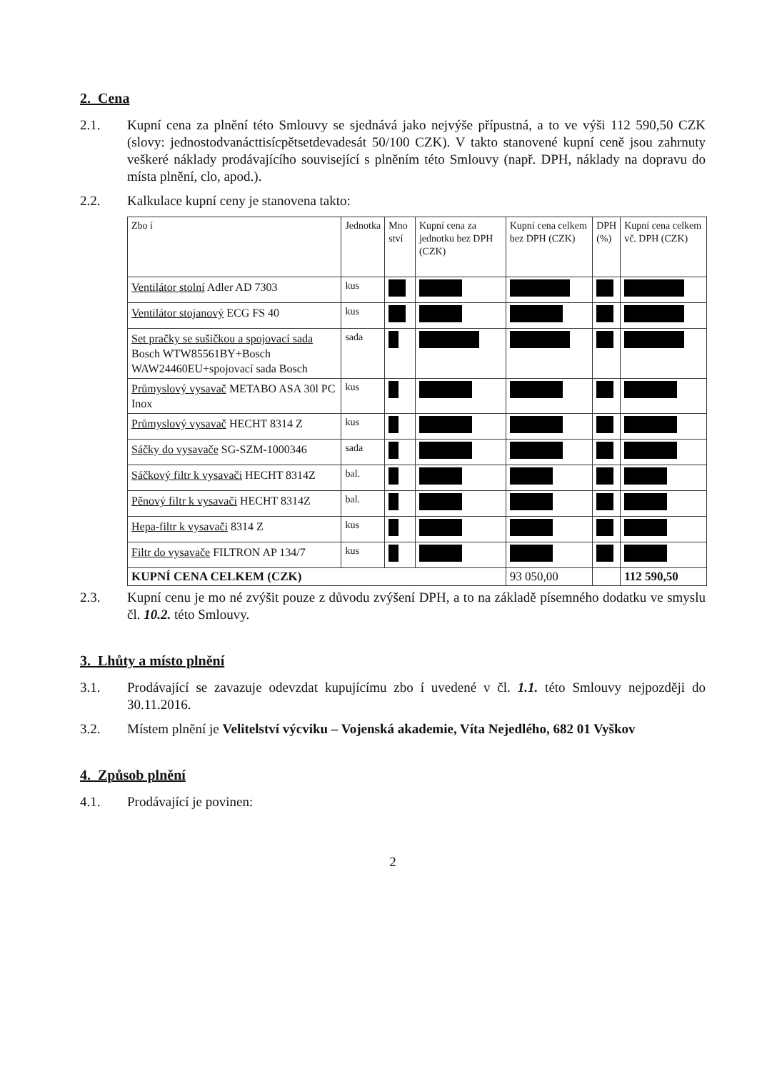2. Cena
2.1. Kupní cena za plnění této Smlouvy se sjednává jako nejvýše přípustná, a to ve výši 112 590,50 CZK (slovy: jednostodvanácttisícpětsetdevadesát 50/100 CZK). V takto stanovené kupní ceně jsou zahrnuty veškeré náklady prodávajícího související s plněním této Smlouvy (např. DPH, náklady na dopravu do místa plnění, clo, apod.).
2.2. Kalkulace kupní ceny je stanovena takto:
| Zbo í | Jednotka | Mno ství | Kupní cena za jednotku bez DPH (CZK) | Kupní cena celkem bez DPH (CZK) | DPH (%) | Kupní cena celkem vč. DPH (CZK) |
| Ventilátor stolní Adler AD 7303 | kus | | | | | |
| Ventilátor stojanový ECG FS 40 | kus | | | | | |
| Set pračky se sušičkou a spojovací sada Bosch WTW85561BY+Bosch WAW24460EU+spojovací sada Bosch | sada | | | | | |
| Průmyslový vysavač METABO ASA 30l PC Inox | kus | | | | | |
| Průmyslový vysavač HECHT 8314 Z | kus | | | | | |
| Sáčky do vysavače SG-SZM-1000346 | sada | | | | | |
| Sáčkový filtr k vysavači HECHT 8314Z | bal. | | | | | |
| Pěnový filtr k vysavači HECHT 8314Z | bal. | | | | | |
| Hepa-filtr k vysavači 8314 Z | kus | | | | | |
| Filtr do vysavače FILTRON AP 134/7 | kus | | | | | |
| KUPNÍ CENA CELKEM (CZK) | | | | 93 050,00 | | 112 590,50 |
2.3. Kupní cenu je mo né zvýšit pouze z důvodu zvýšení DPH, a to na základě písemného dodatku ve smyslu čl. 10.2. této Smlouvy.
3. Lhůty a místo plnění
3.1. Prodávající se zavazuje odevzdat kupujícímu zbo í uvedené v čl. 1.1. této Smlouvy nejpozději do 30.11.2016.
3.2. Místem plnění je Velitelství výcviku – Vojenská akademie, Víta Nejedlého, 682 01 Vyškov
4. Způsob plnění
4.1. Prodávající je povinen:
2